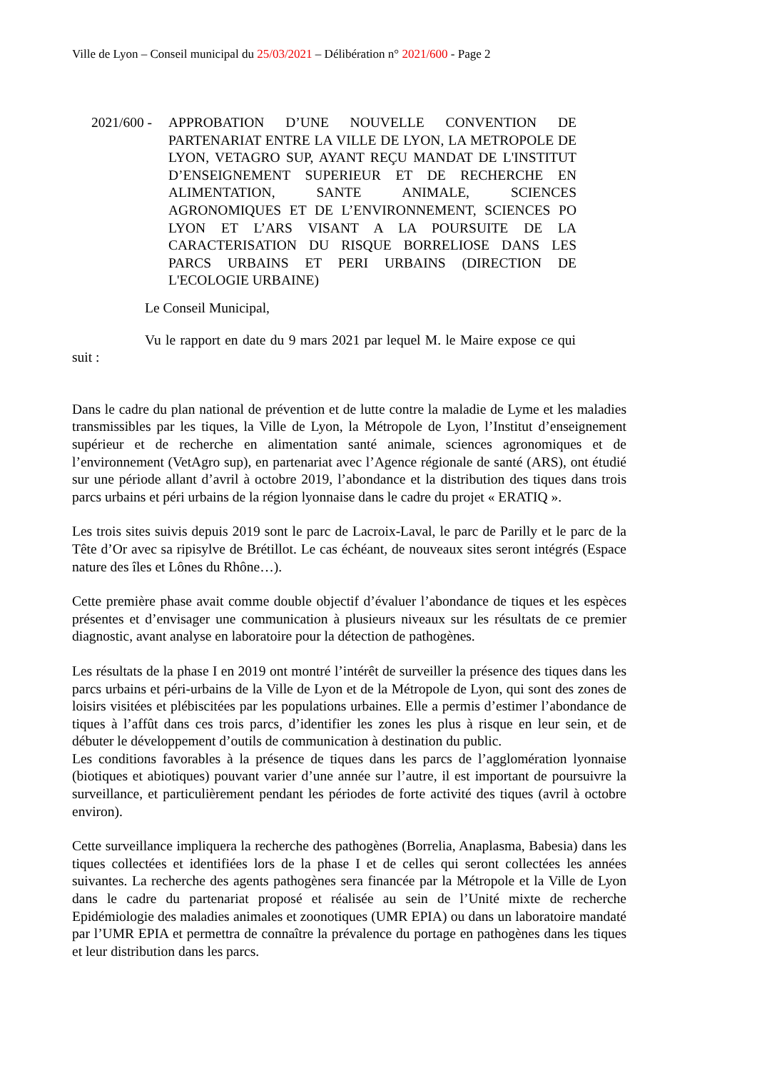Ville de Lyon – Conseil municipal du 25/03/2021 – Délibération n° 2021/600 - Page 2
2021/600 -
APPROBATION D’UNE NOUVELLE CONVENTION DE PARTENARIAT ENTRE LA VILLE DE LYON, LA METROPOLE DE LYON, VETAGRO SUP, AYANT REÇU MANDAT DE L'INSTITUT D’ENSEIGNEMENT SUPERIEUR ET DE RECHERCHE EN ALIMENTATION, SANTE ANIMALE, SCIENCES AGRONOMIQUES ET DE L’ENVIRONNEMENT, SCIENCES PO LYON ET L’ARS VISANT A LA POURSUITE DE LA CARACTERISATION DU RISQUE BORRELIOSE DANS LES PARCS URBAINS ET PERI URBAINS (DIRECTION DE L'ECOLOGIE URBAINE)
Le Conseil Municipal,
Vu le rapport en date du 9 mars 2021 par lequel M. le Maire expose ce qui suit :
Dans le cadre du plan national de prévention et de lutte contre la maladie de Lyme et les maladies transmissibles par les tiques, la Ville de Lyon, la Métropole de Lyon, l’Institut d’enseignement supérieur et de recherche en alimentation santé animale, sciences agronomiques et de l’environnement (VetAgro sup), en partenariat avec l’Agence régionale de santé (ARS), ont étudié sur une période allant d’avril à octobre 2019, l’abondance et la distribution des tiques dans trois parcs urbains et péri urbains de la région lyonnaise dans le cadre du projet « ERATIQ ».
Les trois sites suivis depuis 2019 sont le parc de Lacroix-Laval, le parc de Parilly et le parc de la Tête d’Or avec sa ripisylve de Brétillot. Le cas échéant, de nouveaux sites seront intégrés (Espace nature des îles et Lônes du Rhône…).
Cette première phase avait comme double objectif d’évaluer l’abondance de tiques et les espèces présentes et d’envisager une communication à plusieurs niveaux sur les résultats de ce premier diagnostic, avant analyse en laboratoire pour la détection de pathogènes.
Les résultats de la phase I en 2019 ont montré l’intérêt de surveiller la présence des tiques dans les parcs urbains et péri-urbains de la Ville de Lyon et de la Métropole de Lyon, qui sont des zones de loisirs visitées et plébiscitées par les populations urbaines. Elle a permis d’estimer l’abondance de tiques à l’affût dans ces trois parcs, d’identifier les zones les plus à risque en leur sein, et de débuter le développement d’outils de communication à destination du public.
Les conditions favorables à la présence de tiques dans les parcs de l’agglomération lyonnaise (biotiques et abiotiques) pouvant varier d’une année sur l’autre, il est important de poursuivre la surveillance, et particulièrement pendant les périodes de forte activité des tiques (avril à octobre environ).
Cette surveillance impliquera la recherche des pathogènes (Borrelia, Anaplasma, Babesia) dans les tiques collectées et identifiées lors de la phase I et de celles qui seront collectées les années suivantes. La recherche des agents pathogènes sera financée par la Métropole et la Ville de Lyon dans le cadre du partenariat proposé et réalisée au sein de l’Unité mixte de recherche Epidémiologie des maladies animales et zoonotiques (UMR EPIA) ou dans un laboratoire mandaté par l’UMR EPIA et permettra de connaître la prévalence du portage en pathogènes dans les tiques et leur distribution dans les parcs.